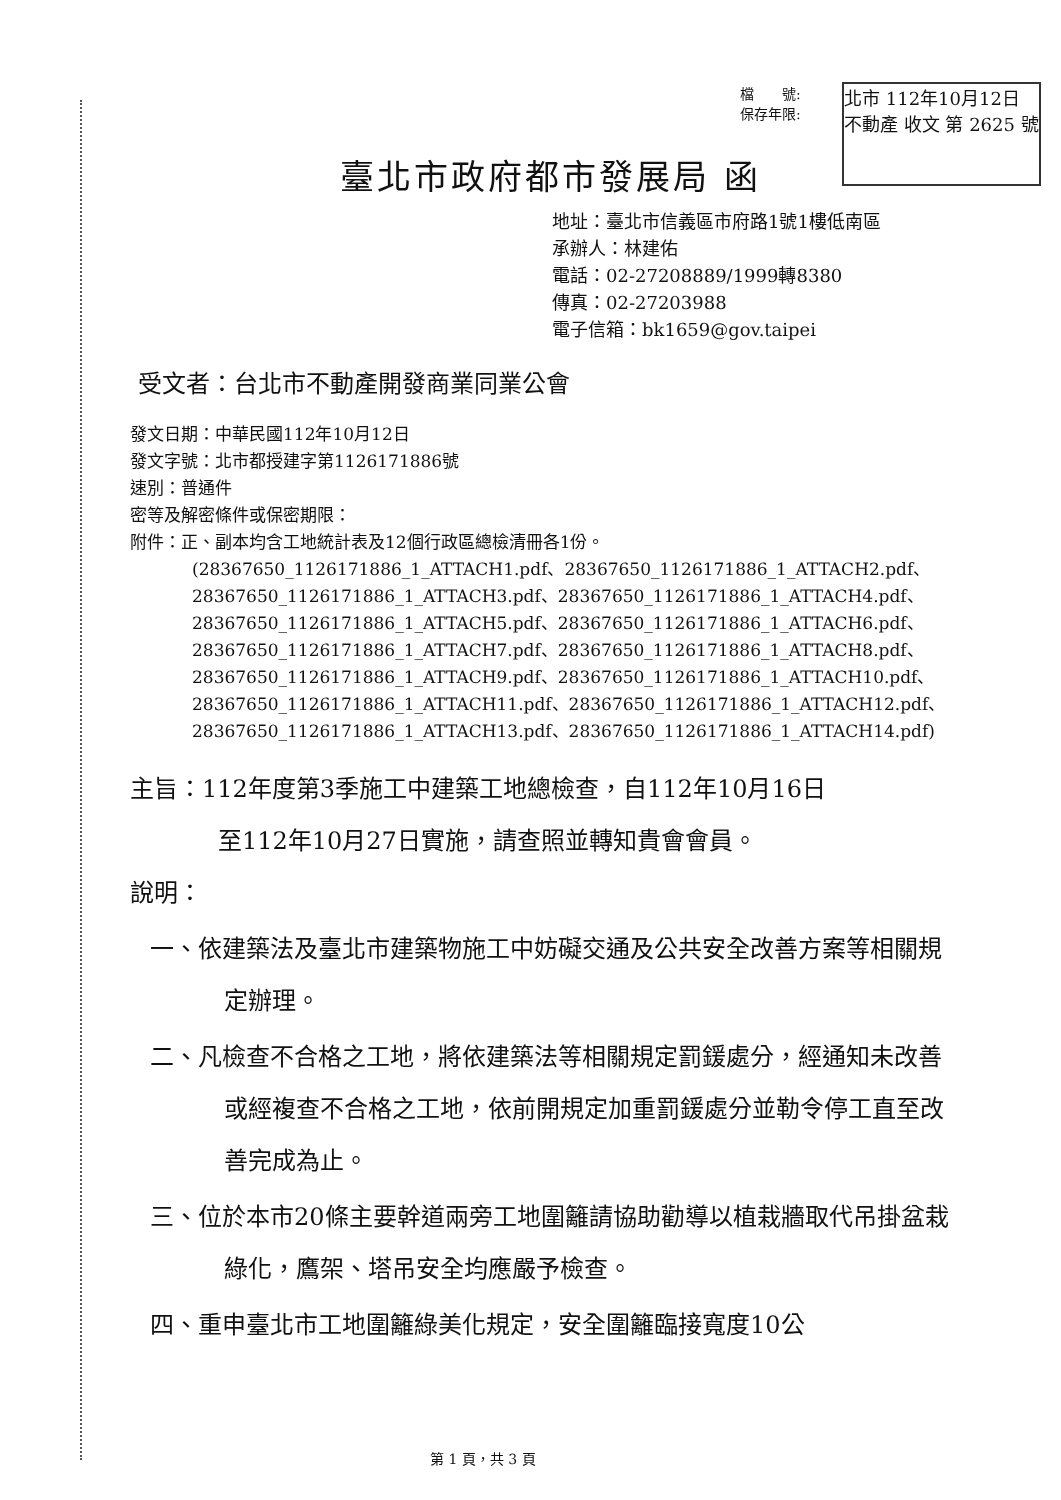檔　　號:
保存年限:
北市 112年10月12日
不動產 收文 第 2625 號
臺北市政府都市發展局 函
地址：臺北市信義區市府路1號1樓低南區
承辦人：林建佑
電話：02-27208889/1999轉8380
傳真：02-27203988
電子信箱：bk1659@gov.taipei
受文者：台北市不動產開發商業同業公會
發文日期：中華民國112年10月12日
發文字號：北市都授建字第1126171886號
速別：普通件
密等及解密條件或保密期限：
附件：正、副本均含工地統計表及12個行政區總檢清冊各1份。
(28367650_1126171886_1_ATTACH1.pdf、28367650_1126171886_1_ATTACH2.pdf、28367650_1126171886_1_ATTACH3.pdf、28367650_1126171886_1_ATTACH4.pdf、28367650_1126171886_1_ATTACH5.pdf、28367650_1126171886_1_ATTACH6.pdf、28367650_1126171886_1_ATTACH7.pdf、28367650_1126171886_1_ATTACH8.pdf、28367650_1126171886_1_ATTACH9.pdf、28367650_1126171886_1_ATTACH10.pdf、28367650_1126171886_1_ATTACH11.pdf、28367650_1126171886_1_ATTACH12.pdf、28367650_1126171886_1_ATTACH13.pdf、28367650_1126171886_1_ATTACH14.pdf)
主旨：112年度第3季施工中建築工地總檢查，自112年10月16日
至112年10月27日實施，請查照並轉知貴會會員。
說明：
一、依建築法及臺北市建築物施工中妨礙交通及公共安全改善方案等相關規定辦理。
二、凡檢查不合格之工地，將依建築法等相關規定罰鍰處分，經通知未改善或經複查不合格之工地，依前開規定加重罰鍰處分並勒令停工直至改善完成為止。
三、位於本市20條主要幹道兩旁工地圍籬請協助勸導以植栽牆取代吊掛盆栽綠化，鷹架、塔吊安全均應嚴予檢查。
四、重申臺北市工地圍籬綠美化規定，安全圍籬臨接寬度10公
第 1 頁，共 3 頁